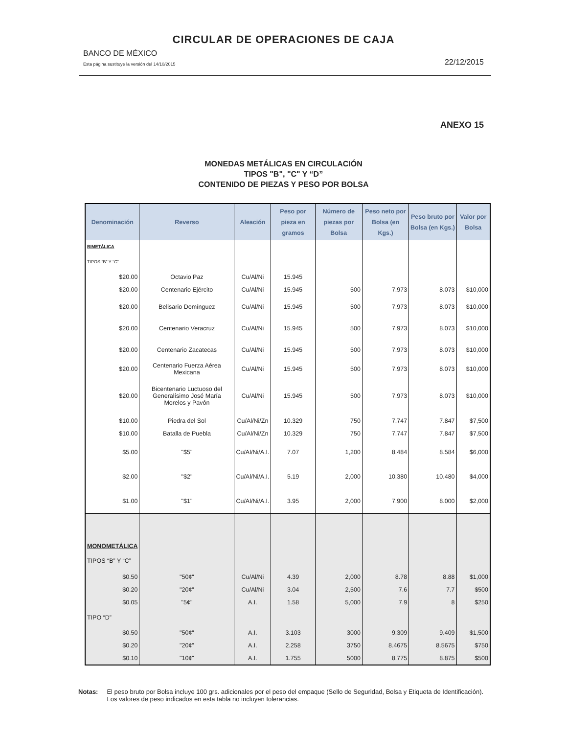CIRCULAR DE OPERACIONES DE CAJA
BANCO DE MÉXICO
Esta página sustituye la versión del 14/10/2015 22/12/2015
ANEXO 15
MONEDAS METÁLICAS EN CIRCULACIÓN
TIPOS "B", "C" Y “D”
CONTENIDO DE PIEZAS Y PESO POR BOLSA
| Denominación | Reverso | Aleación | Peso por pieza en gramos | Número de piezas por Bolsa | Peso neto por Bolsa (en Kgs.) | Peso bruto por Bolsa (en Kgs.) | Valor por Bolsa |
| --- | --- | --- | --- | --- | --- | --- | --- |
| BIMETÁLICA | | | | | | | |
| TIPOS “B” Y “C” | | | | | | | |
| $20.00 | Octavio Paz | Cu/Al/Ni | 15.945 | | | | |
| $20.00 | Centenario Ejército | Cu/Al/Ni | 15.945 | 500 | 7.973 | 8.073 | $10,000 |
| $20.00 | Belisario Domínguez | Cu/Al/Ni | 15.945 | 500 | 7.973 | 8.073 | $10,000 |
| $20.00 | Centenario Veracruz | Cu/Al/Ni | 15.945 | 500 | 7.973 | 8.073 | $10,000 |
| $20.00 | Centenario Zacatecas | Cu/Al/Ni | 15.945 | 500 | 7.973 | 8.073 | $10,000 |
| $20.00 | Centenario Fuerza Aérea Mexicana | Cu/Al/Ni | 15.945 | 500 | 7.973 | 8.073 | $10,000 |
| $20.00 | Bicentenario Luctuoso del Generalísimo José María Morelos y Pavón | Cu/Al/Ni | 15.945 | 500 | 7.973 | 8.073 | $10,000 |
| $10.00 | Piedra del Sol | Cu/Al/Ni/Zn | 10.329 | 750 | 7.747 | 7.847 | $7,500 |
| $10.00 | Batalla de Puebla | Cu/Al/Ni/Zn | 10.329 | 750 | 7.747 | 7.847 | $7,500 |
| $5.00 | "$5" | Cu/Al/Ni/A.I. | 7.07 | 1,200 | 8.484 | 8.584 | $6,000 |
| $2.00 | "$2" | Cu/Al/Ni/A.I. | 5.19 | 2,000 | 10.380 | 10.480 | $4,000 |
| $1.00 | "$1" | Cu/Al/Ni/A.I. | 3.95 | 2,000 | 7.900 | 8.000 | $2,000 |
| MONOMETÁLICA | | | | | | | |
| TIPOS “B” Y “C” | | | | | | | |
| $0.50 | "50¢" | Cu/Al/Ni | 4.39 | 2,000 | 8.78 | 8.88 | $1,000 |
| $0.20 | "20¢" | Cu/Al/Ni | 3.04 | 2,500 | 7.6 | 7.7 | $500 |
| $0.05 | "5¢" | A.I. | 1.58 | 5,000 | 7.9 | 8 | $250 |
| TIPO “D” | | | | | | | |
| $0.50 | "50¢" | A.I. | 3.103 | 3000 | 9.309 | 9.409 | $1,500 |
| $0.20 | "20¢" | A.I. | 2.258 | 3750 | 8.4675 | 8.5675 | $750 |
| $0.10 | "10¢" | A.I. | 1.755 | 5000 | 8.775 | 8.875 | $500 |
Notas: El peso bruto por Bolsa incluye 100 grs. adicionales por el peso del empaque (Sello de Seguridad, Bolsa y Etiqueta de Identificación). Los valores de peso indicados en esta tabla no incluyen tolerancias.